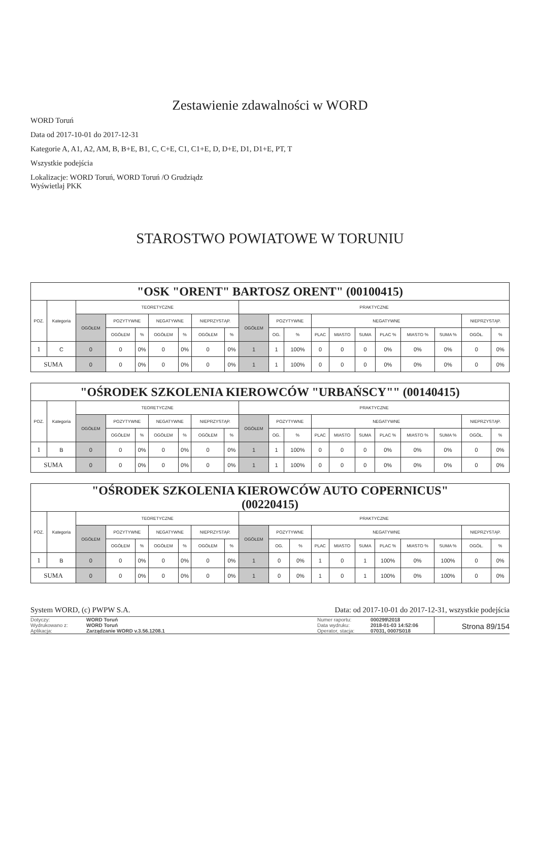Zestawienie zdawalności w WORD
WORD Toruń
Data od 2017-10-01 do 2017-12-31
Kategorie A, A1, A2, AM, B, B+E, B1, C, C+E, C1, C1+E, D, D+E, D1, D1+E, PT, T
Wszystkie podejścia
Lokalizacje: WORD Toruń, WORD Toruń /O Grudziądz
Wyświetlaj PKK
STAROSTWO POWIATOWE W TORUNIU
| "OSK "ORENT" BARTOSZ ORENT" (00100415) | | | | | | | | | | | | | | | | | | | |
| POZ. | Kategoria | TEORETYCZNE | | | | | | | PRAKTYCZNE | | | | | | | | | | |
| | | OGÓŁEM | POZYTYWNE | | NEGATYWNE | | NIEPRZYSTĄP. | | OGÓŁEM | POZYTYWNE | | NEGATYWNE | | | | | | NIEPRZYSTĄP. | |
| | | | OGÓŁEM | % | OGÓŁEM | % | OGÓŁEM | % | | OG. | % | PLAC | MIASTO | SUMA | PLAC % | MIASTO % | SUMA % | OGÓŁ. | % |
| 1 | C | 0 | 0 | 0% | 0 | 0% | 0 | 0% | 1 | 1 | 100% | 0 | 0 | 0 | 0% | 0% | 0% | 0 | 0% |
| SUMA | | 0 | 0 | 0% | 0 | 0% | 0 | 0% | 1 | 1 | 100% | 0 | 0 | 0 | 0% | 0% | 0% | 0 | 0% |
| "OŚRODEK SZKOLENIA KIEROWCÓW "URBAŃSCY"" (00140415) | | | | | | | | | | | | | | | | | | | |
| POZ. | Kategoria | TEORETYCZNE | | | | | | | PRAKTYCZNE | | | | | | | | | | |
| | | OGÓŁEM | POZYTYWNE | | NEGATYWNE | | NIEPRZYSTĄP. | | OGÓŁEM | POZYTYWNE | | NEGATYWNE | | | | | | NIEPRZYSTĄP. | |
| | | | OGÓŁEM | % | OGÓŁEM | % | OGÓŁEM | % | | OG. | % | PLAC | MIASTO | SUMA | PLAC % | MIASTO % | SUMA % | OGÓŁ. | % |
| 1 | B | 0 | 0 | 0% | 0 | 0% | 0 | 0% | 1 | 1 | 100% | 0 | 0 | 0 | 0% | 0% | 0% | 0 | 0% |
| SUMA | | 0 | 0 | 0% | 0 | 0% | 0 | 0% | 1 | 1 | 100% | 0 | 0 | 0 | 0% | 0% | 0% | 0 | 0% |
| "OŚRODEK SZKOLENIA KIEROWCÓW AUTO COPERNICUS" (00220415) | | | | | | | | | | | | | | | | | | | |
| POZ. | Kategoria | TEORETYCZNE | | | | | | | PRAKTYCZNE | | | | | | | | | | |
| | | OGÓŁEM | POZYTYWNE | | NEGATYWNE | | NIEPRZYSTĄP. | | OGÓŁEM | POZYTYWNE | | NEGATYWNE | | | | | | NIEPRZYSTĄP. | |
| | | | OGÓŁEM | % | OGÓŁEM | % | OGÓŁEM | % | | OG. | % | PLAC | MIASTO | SUMA | PLAC % | MIASTO % | SUMA % | OGÓŁ. | % |
| 1 | B | 0 | 0 | 0% | 0 | 0% | 0 | 0% | 1 | 0 | 0% | 1 | 0 | 1 | 100% | 0% | 100% | 0 | 0% |
| SUMA | | 0 | 0 | 0% | 0 | 0% | 0 | 0% | 1 | 0 | 0% | 1 | 0 | 1 | 100% | 0% | 100% | 0 | 0% |
System WORD, (c) PWPW S.A. Data: od 2017-10-01 do 2017-12-31, wszystkie podejścia
Dotyczy:
Wydrukowano z:
Aplikacja:
WORD Toruń
WORD Toruń
Zarządzanie WORD v.3.56.1208.1
Numer raportu:
Data wydruku:
Operator, stacja:
000299\2018
2018-01-03 14:52:06
07031, 0007S018
Strona 89/154